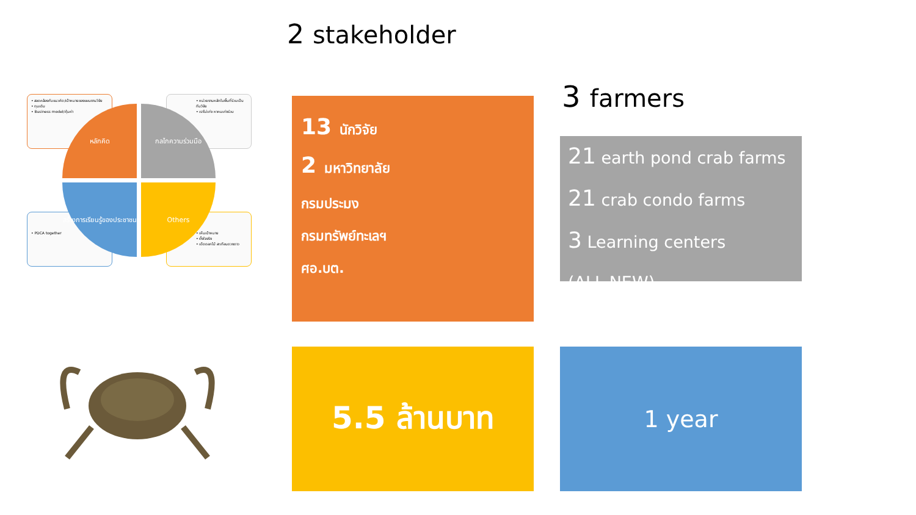2 stakeholder
3 farmers
• สอดคล้องกับแนวคิด/เป้าหมายของแผนงานวิจัย
• ทุนเดิม
• Business model/คุ้มค่า
• หน่วยงานหลักในพื้นที่ร่วมเป็นทีมวิจัย
• เราไม่เก่ง หาคนเก่งร่วม
• PDCA together
• เห็นเป้าหมาย
• ตั้งใจจริง
• เด็ดดอกไม้ สะเทือนดวงดาว
หลักคิด กลไกความร่วมมือ
สร้างการเรียนรู้ของประชาชน
Others
13 นักวิจัย
2 มหาวิทยาลัย
กรมประมง
กรมทรัพย์ทะเลฯ
ศอ.บต.
21 earth pond crab farms
21 crab condo farms
3 Learning centers
(ALL NEW)
5.5 ล้านบาท 1 year